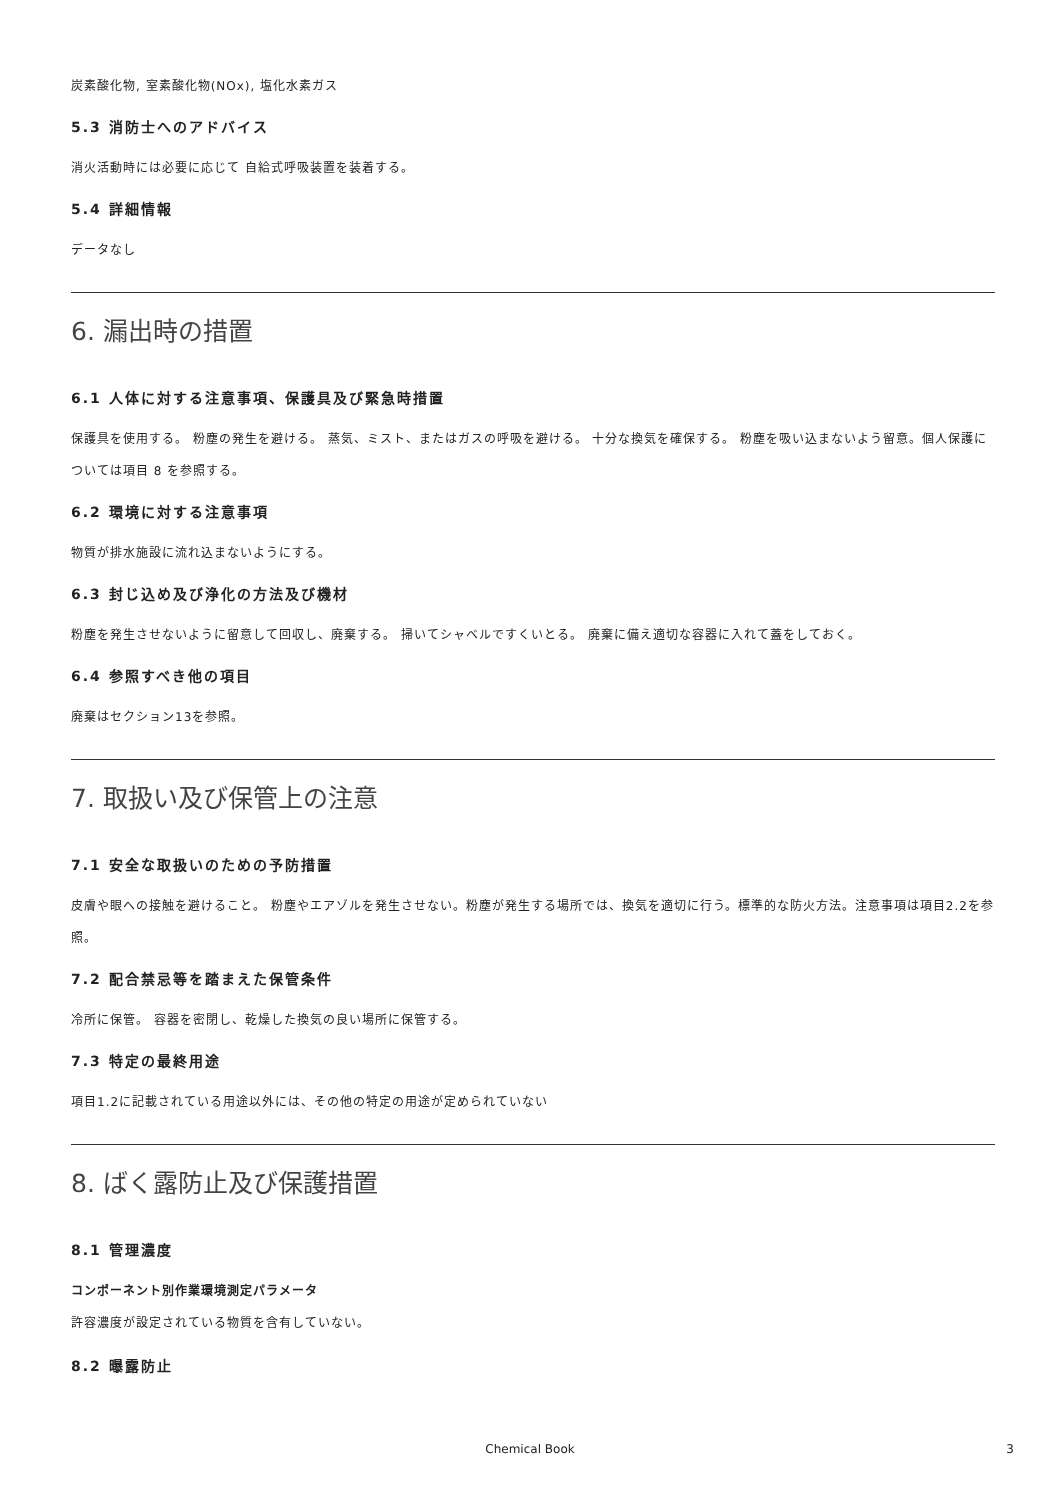炭素酸化物, 室素酸化物(NOx), 塩化水素ガス
5.3 消防士へのアドバイス
消火活動時には必要に応じて 自給式呼吸装置を装着する。
5.4 詳細情報
データなし
6. 漏出時の措置
6.1 人体に対する注意事項、保護具及び緊急時措置
保護具を使用する。 粉塵の発生を避ける。 蒸気、ミスト、またはガスの呼吸を避ける。 十分な換気を確保する。 粉塵を吸い込まないよう留意。個人保護については項目 8 を参照する。
6.2 環境に対する注意事項
物質が排水施設に流れ込まないようにする。
6.3 封じ込め及び浄化の方法及び機材
粉塵を発生させないように留意して回収し、廃棄する。 掃いてシャベルですくいとる。 廃棄に備え適切な容器に入れて蓋をしておく。
6.4 参照すべき他の項目
廃棄はセクション13を参照。
7. 取扱い及び保管上の注意
7.1 安全な取扱いのための予防措置
皮膚や眼への接触を避けること。 粉塵やエアゾルを発生させない。粉塵が発生する場所では、換気を適切に行う。標準的な防火方法。注意事項は項目2.2を参照。
7.2 配合禁忌等を踏まえた保管条件
冷所に保管。 容器を密閉し、乾燥した換気の良い場所に保管する。
7.3 特定の最終用途
項目1.2に記載されている用途以外には、その他の特定の用途が定められていない
8. ばく露防止及び保護措置
8.1 管理濃度
コンポーネント別作業環境測定パラメータ
許容濃度が設定されている物質を含有していない。
8.2 曝露防止
Chemical Book 3